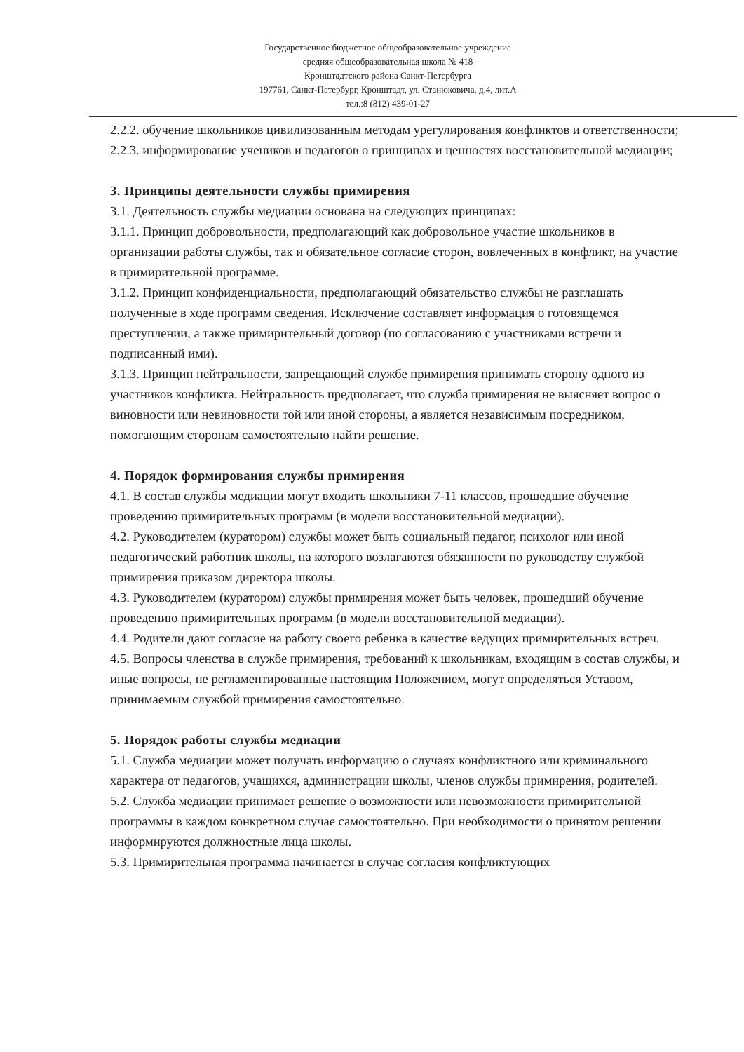Государственное бюджетное общеобразовательное учреждение
средняя общеобразовательная школа № 418
Кронштадтского района Санкт-Петербурга
197761, Санкт-Петербург, Кронштадт, ул. Станюковича, д.4, лит.А
тел.:8 (812) 439-01-27
2.2.2. обучение школьников цивилизованным методам урегулирования конфликтов и ответственности;
2.2.3. информирование учеников и педагогов о принципах и ценностях восстановительной медиации;
3. Принципы деятельности службы примирения
3.1. Деятельность службы медиации основана на следующих принципах:
3.1.1. Принцип добровольности, предполагающий как добровольное участие школьников в организации работы службы, так и обязательное согласие сторон, вовлеченных в конфликт, на участие в примирительной программе.
3.1.2. Принцип конфиденциальности, предполагающий обязательство службы не разглашать полученные в ходе программ сведения. Исключение составляет информация о готовящемся преступлении, а также примирительный договор (по согласованию с участниками встречи и подписанный ими).
3.1.3. Принцип нейтральности, запрещающий службе примирения принимать сторону одного из участников конфликта. Нейтральность предполагает, что служба примирения не выясняет вопрос о виновности или невиновности той или иной стороны, а является независимым посредником, помогающим сторонам самостоятельно найти решение.
4. Порядок формирования службы примирения
4.1. В состав службы медиации могут входить школьники 7-11 классов, прошедшие обучение проведению примирительных программ (в модели восстановительной медиации).
4.2. Руководителем (куратором) службы может быть социальный педагог, психолог или иной педагогический работник школы, на которого возлагаются обязанности по руководству службой примирения приказом директора школы.
4.3. Руководителем (куратором) службы примирения может быть человек, прошедший обучение проведению примирительных программ (в модели восстановительной медиации).
4.4. Родители дают согласие на работу своего ребенка в качестве ведущих примирительных встреч.
4.5. Вопросы членства в службе примирения, требований к школьникам, входящим в состав службы, и иные вопросы, не регламентированные настоящим Положением, могут определяться Уставом, принимаемым службой примирения самостоятельно.
5. Порядок работы службы медиации
5.1. Служба медиации может получать информацию о случаях конфликтного или криминального характера от педагогов, учащихся, администрации школы, членов службы примирения, родителей.
5.2. Служба медиации принимает решение о возможности или невозможности примирительной программы в каждом конкретном случае самостоятельно. При необходимости о принятом решении информируются должностные лица школы.
5.3. Примирительная программа начинается в случае согласия конфликтующих